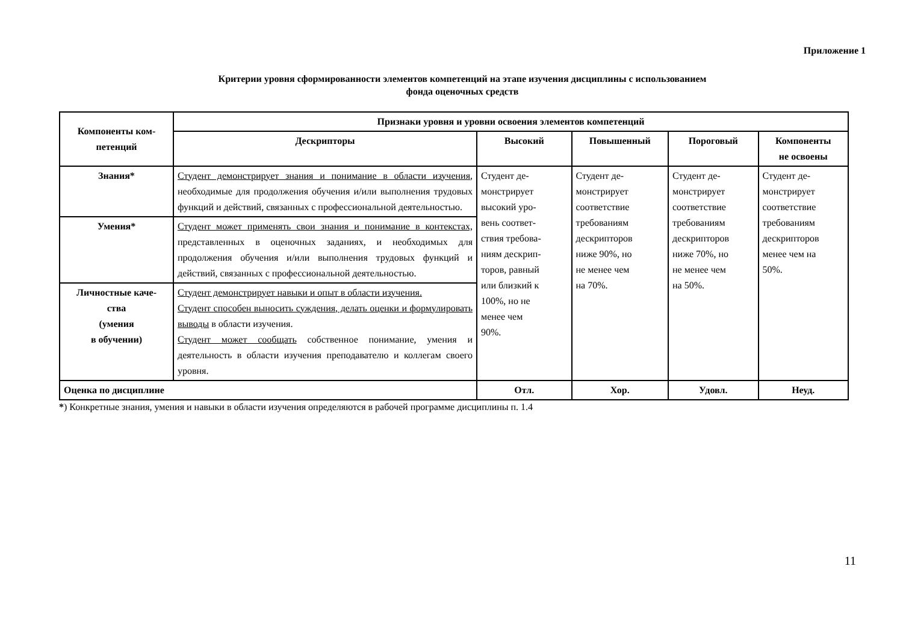Приложение 1
Критерии уровня сформированности элементов компетенций на этапе изучения дисциплины с использованием
фонда оценочных средств
| Компоненты ком- петенций | Признаки уровня и уровни освоения элементов компетенций | | | | |
| --- | --- | --- | --- | --- | --- |
| | Дескрипторы | Высокий | Повышенный | Пороговый | Компоненты не освоены |
| Знания* | Студент демонстрирует знания и понимание в области изучения , необходимые для продолжения обучения и/или выполнения трудовых функций и действий, связанных с профессиональной деятельностью. | Студент де- монстрирует высокий уро- вень соответ- ствия требова- ниям дескрип- торов, равный или близкий к 100%, но не менее чем 90%. | Студент де- монстрирует соответствие требованиям дескрипторов ниже 90%, но не менее чем на 70%. | Студент де- монстрирует соответствие требованиям дескрипторов ниже 70%, но не менее чем на 50%. | Студент де- монстрирует соответствие требованиям дескрипторов менее чем на 50%. |
| Умения* | Студент может применять свои знания и понимание в контекстах, представленных в оценочных заданиях, и необходимых для продолжения обучения и/или выполнения трудовых функций и действий, связанных с профессиональной деятельностью. | | | | |
| Личностные каче- ства (умения в обучении) | Студент демонстрирует навыки и опыт в области изучения. Студент способен выносить суждения, делать оценки и формулировать выводы в области изучения. Студент может сообщать собственное понимание, умения и деятельность в области изучения преподавателю и коллегам своего уровня. | | | | |
| Оценка по дисциплине | | Отл. | Хор. | Удовл. | Неуд. |
*) Конкретные знания, умения и навыки в области изучения определяются в рабочей программе дисциплины п. 1.4
11